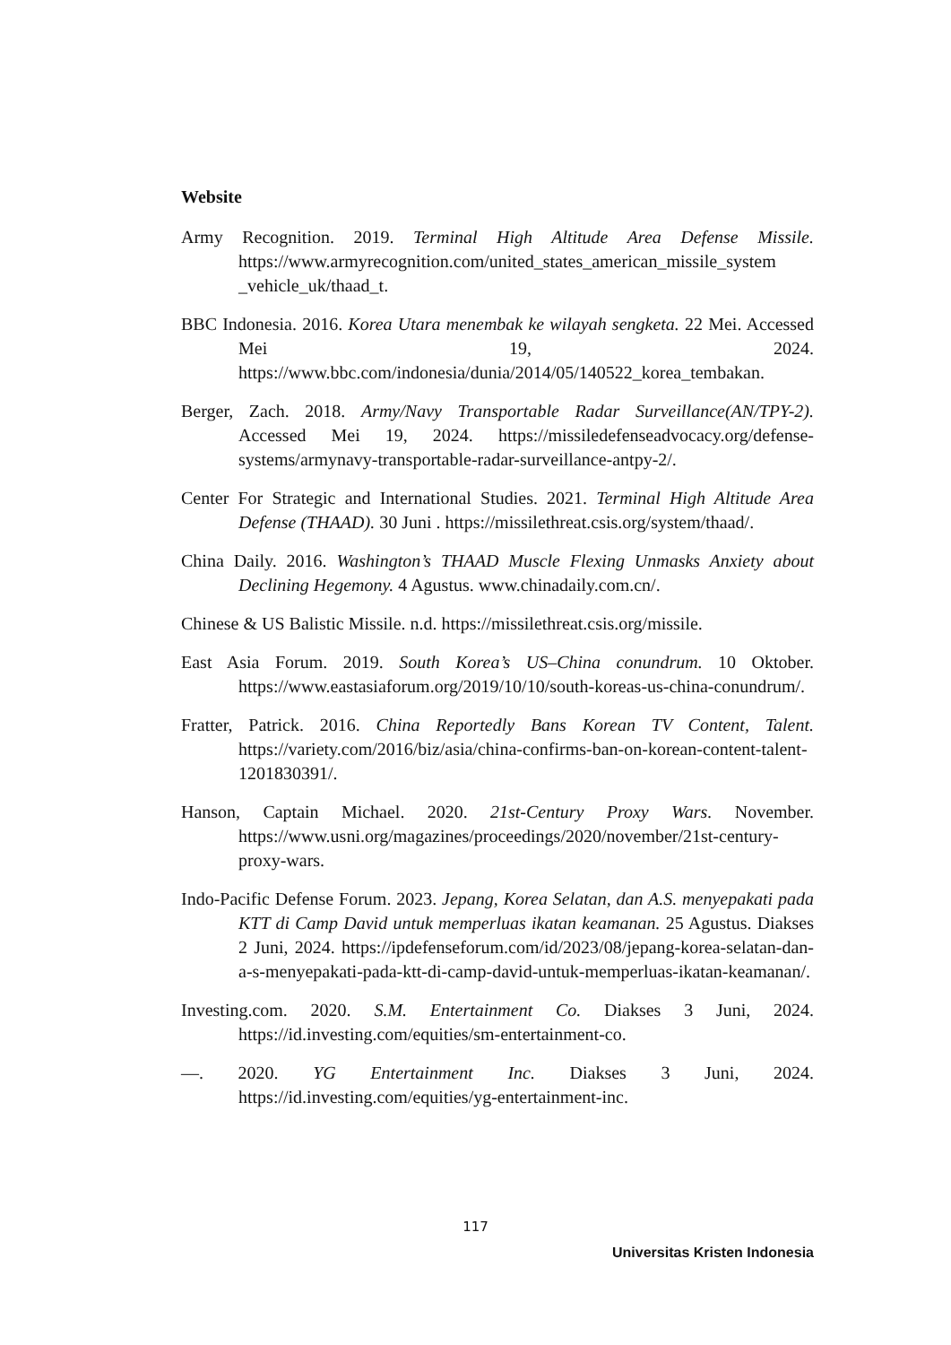Website
Army Recognition. 2019. Terminal High Altitude Area Defense Missile. https://www.armyrecognition.com/united_states_american_missile_system _vehicle_uk/thaad_t.
BBC Indonesia. 2016. Korea Utara menembak ke wilayah sengketa. 22 Mei. Accessed Mei 19, 2024. https://www.bbc.com/indonesia/dunia/2014/05/140522_korea_tembakan.
Berger, Zach. 2018. Army/Navy Transportable Radar Surveillance(AN/TPY-2). Accessed Mei 19, 2024. https://missiledefenseadvocacy.org/defense-systems/armynavy-transportable-radar-surveillance-antpy-2/.
Center For Strategic and International Studies. 2021. Terminal High Altitude Area Defense (THAAD). 30 Juni . https://missilethreat.csis.org/system/thaad/.
China Daily. 2016. Washington’s THAAD Muscle Flexing Unmasks Anxiety about Declining Hegemony. 4 Agustus. www.chinadaily.com.cn/.
Chinese & US Balistic Missile. n.d. https://missilethreat.csis.org/missile.
East Asia Forum. 2019. South Korea’s US–China conundrum. 10 Oktober. https://www.eastasiaforum.org/2019/10/10/south-koreas-us-china-conundrum/.
Fratter, Patrick. 2016. China Reportedly Bans Korean TV Content, Talent. https://variety.com/2016/biz/asia/china-confirms-ban-on-korean-content-talent- 1201830391/.
Hanson, Captain Michael. 2020. 21st-Century Proxy Wars. November. https://www.usni.org/magazines/proceedings/2020/november/21st-century-proxy-wars.
Indo-Pacific Defense Forum. 2023. Jepang, Korea Selatan, dan A.S. menyepakati pada KTT di Camp David untuk memperluas ikatan keamanan. 25 Agustus. Diakses 2 Juni, 2024. https://ipdefenseforum.com/id/2023/08/jepang-korea-selatan-dan-a-s-menyepakati-pada-ktt-di-camp-david-untuk-memperluas-ikatan-keamanan/.
Investing.com. 2020. S.M. Entertainment Co. Diakses 3 Juni, 2024. https://id.investing.com/equities/sm-entertainment-co.
—. 2020. YG Entertainment Inc. Diakses 3 Juni, 2024. https://id.investing.com/equities/yg-entertainment-inc.
117
Universitas Kristen Indonesia